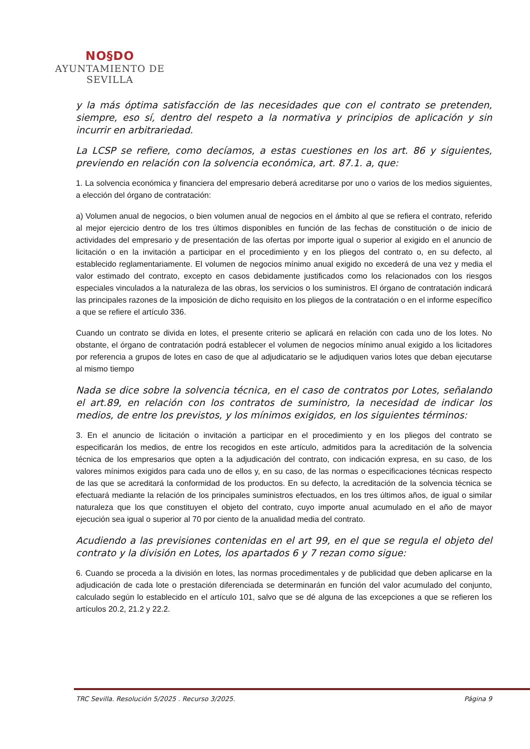NO§DO
AYUNTAMIENTO DE SEVILLA
y la más óptima satisfacción de las necesidades que con el contrato se pretenden, siempre, eso sí, dentro del respeto a la normativa y principios de aplicación y sin incurrir en arbitrariedad.
La LCSP se refiere, como decíamos, a estas cuestiones en los art. 86 y siguientes, previendo en relación con la solvencia económica, art. 87.1. a, que:
1. La solvencia económica y financiera del empresario deberá acreditarse por uno o varios de los medios siguientes, a elección del órgano de contratación:
a) Volumen anual de negocios, o bien volumen anual de negocios en el ámbito al que se refiera el contrato, referido al mejor ejercicio dentro de los tres últimos disponibles en función de las fechas de constitución o de inicio de actividades del empresario y de presentación de las ofertas por importe igual o superior al exigido en el anuncio de licitación o en la invitación a participar en el procedimiento y en los pliegos del contrato o, en su defecto, al establecido reglamentariamente. El volumen de negocios mínimo anual exigido no excederá de una vez y media el valor estimado del contrato, excepto en casos debidamente justificados como los relacionados con los riesgos especiales vinculados a la naturaleza de las obras, los servicios o los suministros. El órgano de contratación indicará las principales razones de la imposición de dicho requisito en los pliegos de la contratación o en el informe específico a que se refiere el artículo 336.
Cuando un contrato se divida en lotes, el presente criterio se aplicará en relación con cada uno de los lotes. No obstante, el órgano de contratación podrá establecer el volumen de negocios mínimo anual exigido a los licitadores por referencia a grupos de lotes en caso de que al adjudicatario se le adjudiquen varios lotes que deban ejecutarse al mismo tiempo
Nada se dice sobre la solvencia técnica, en el caso de contratos por Lotes, señalando el art.89, en relación con los contratos de suministro, la necesidad de indicar los medios, de entre los previstos, y los mínimos exigidos, en los siguientes términos:
3. En el anuncio de licitación o invitación a participar en el procedimiento y en los pliegos del contrato se especificarán los medios, de entre los recogidos en este artículo, admitidos para la acreditación de la solvencia técnica de los empresarios que opten a la adjudicación del contrato, con indicación expresa, en su caso, de los valores mínimos exigidos para cada uno de ellos y, en su caso, de las normas o especificaciones técnicas respecto de las que se acreditará la conformidad de los productos. En su defecto, la acreditación de la solvencia técnica se efectuará mediante la relación de los principales suministros efectuados, en los tres últimos años, de igual o similar naturaleza que los que constituyen el objeto del contrato, cuyo importe anual acumulado en el año de mayor ejecución sea igual o superior al 70 por ciento de la anualidad media del contrato.
Acudiendo a las previsiones contenidas en el art 99, en el que se regula el objeto del contrato y la división en Lotes, los apartados 6 y 7 rezan como sigue:
6. Cuando se proceda a la división en lotes, las normas procedimentales y de publicidad que deben aplicarse en la adjudicación de cada lote o prestación diferenciada se determinarán en función del valor acumulado del conjunto, calculado según lo establecido en el artículo 101, salvo que se dé alguna de las excepciones a que se refieren los artículos 20.2, 21.2 y 22.2.
TRC Sevilla. Resolución 5/2025 . Recurso 3/2025. Página 9